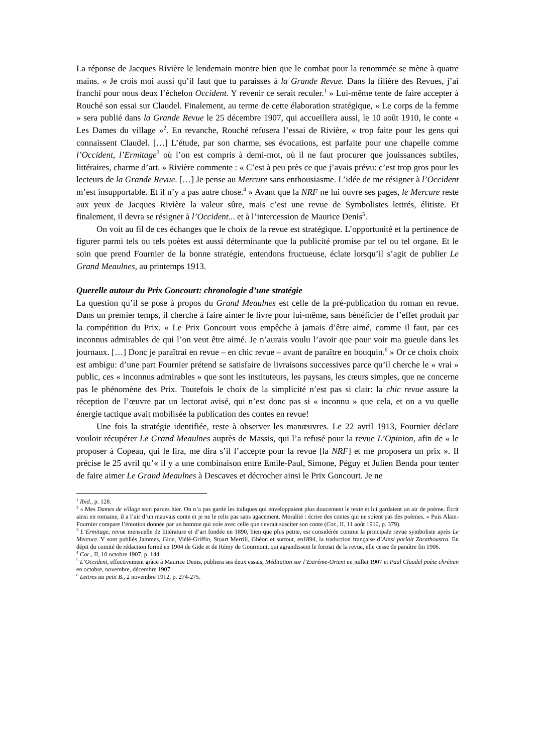La réponse de Jacques Rivière le lendemain montre bien que le combat pour la renommée se mène à quatre mains. « Je crois moi aussi qu’il faut que tu paraisses à la Grande Revue. Dans la filière des Revues, j’ai franchi pour nous deux l’échelon Occident. Y revenir ce serait reculer.<sup>1</sup> » Lui-même tente de faire accepter à Rouché son essai sur Claudel. Finalement, au terme de cette élaboration stratégique, « Le corps de la femme » sera publié dans la Grande Revue le 25 décembre 1907, qui accueillera aussi, le 10 août 1910, le conte « Les Dames du village »<sup>2</sup>. En revanche, Rouché refusera l’essai de Rivière, « trop faite pour les gens qui connaissent Claudel. […] L’étude, par son charme, ses évocations, est parfaite pour une chapelle comme l’Occident, l’Ermitage<sup>3</sup> où l’on est compris à demi-mot, où il ne faut procurer que jouissances subtiles, littéraires, charme d’art. » Rivière commente : « C’est à peu près ce que j’avais prévu: c’est trop gros pour les lecteurs de la Grande Revue. […] Je pense au Mercure sans enthousiasme. L’idée de me résigner à l’Occident m’est insupportable. Et il n’y a pas autre chose.<sup>4</sup> » Avant que la NRF ne lui ouvre ses pages, le Mercure reste aux yeux de Jacques Rivière la valeur sûre, mais c’est une revue de Symbolistes lettrés, élitiste. Et finalement, il devra se résigner à l’Occident... et à l’intercession de Maurice Denis<sup>5</sup>.
On voit au fil de ces échanges que le choix de la revue est stratégique. L’opportunité et la pertinence de figurer parmi tels ou tels poètes est aussi déterminante que la publicité promise par tel ou tel organe. Et le soin que prend Fournier de la bonne stratégie, entendons fructueuse, éclate lorsqu’il s’agit de publier Le Grand Meaulnes, au printemps 1913.
Querelle autour du Prix Goncourt: chronologie d’une stratégie
La question qu’il se pose à propos du Grand Meaulnes est celle de la pré-publication du roman en revue. Dans un premier temps, il cherche à faire aimer le livre pour lui-même, sans bénéficier de l’effet produit par la compétition du Prix. « Le Prix Goncourt vous empêche à jamais d’être aimé, comme il faut, par ces inconnus admirables de qui l’on veut être aimé. Je n’aurais voulu l’avoir que pour voir ma gueule dans les journaux. […] Donc je paraîtrai en revue – en chic revue – avant de paraître en bouquin.<sup>6</sup> » Or ce choix choix est ambigu: d’une part Fournier prétend se satisfaire de livraisons successives parce qu’il cherche le « vrai » public, ces « inconnus admirables » que sont les instituteurs, les paysans, les cœurs simples, que ne concerne pas le phénomène des Prix. Toutefois le choix de la simplicité n’est pas si clair: la chic revue assure la réception de l’œuvre par un lectorat avisé, qui n’est donc pas si « inconnu » que cela, et on a vu quelle énergie tactique avait mobilisée la publication des contes en revue!
Une fois la stratégie identifiée, reste à observer les manœuvres. Le 22 avril 1913, Fournier déclare vouloir récupérer Le Grand Meaulnes auprès de Massis, qui l’a refusé pour la revue L’Opinion, afin de « le proposer à Copeau, qui le lira, me dira s’il l’accepte pour la revue [la NRF] et me proposera un prix ». Il précise le 25 avril qu’« il y a une combinaison entre Emile-Paul, Simone, Péguy et Julien Benda pour tenter de faire aimer Le Grand Meaulnes à Descaves et décrocher ainsi le Prix Goncourt. Je ne
<sup>1</sup> Ibid., p. 128.
<sup>2</sup> « Mes Dames de village sont parues hier. On n’a pas gardé les italiques qui enveloppaient plus doucement le texte et lui gardaient un air de poème. Écrit ainsi en romaine, il a l’air d’un mauvais conte et je ne le relis pas sans agacement. Moralité : écrire des contes qui ne soient pas des poèmes. » Puis Alain-Fournier compare l’émotion donnée par un homme qui vole avec celle que devrait susciter son conte (Cor., II, 11 août 1910, p. 379).
<sup>3</sup> L’Ermitage, revue mensuelle de littérature et d’art fondée en 1890, bien que plus petite, est considérée comme la principale revue symboliste après Le Mercure. Y sont publiés Jammes, Gide, Viélé-Griffin, Stuart Merrill, Ghéon et surtout, en1894, la traduction française d’Ainsi parlait Zarathoustra. En dépit du comité de rédaction formé en 1904 de Gide et de Rémy de Gourmont, qui agrandissent le format de la revue, elle cesse de paraître fin 1906.
<sup>4</sup> Cor., II, 10 octobre 1907, p. 144.
<sup>5</sup> L’Occident, effectivement grâce à Maurice Denis, publiera ses deux essais, Méditation sur l’Extrême-Orient en juillet 1907 et Paul Claudel poète chrétien en octobre, novembre, décembre 1907.
<sup>6</sup> Lettres au petit B., 2 novembre 1912, p. 274-275.